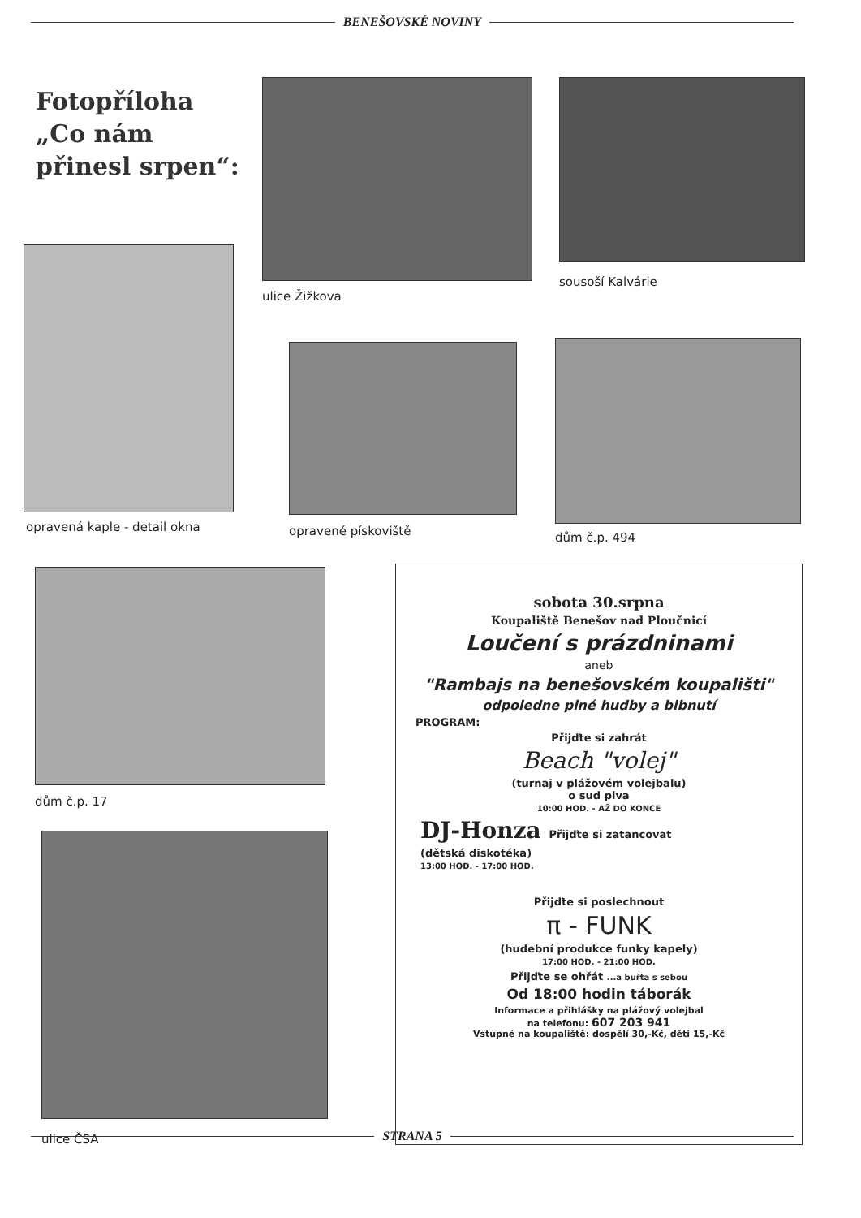BENEŠOVSKÉ NOVINY
Fotopříloha
„Co nám
přinesl srpen“:
ulice Žižkova
sousoší Kalvárie
opravená kaple - detail okna opravené pískoviště dům č.p. 494
dům č.p. 17
ulice ČSA
sobota 30.srpna
Koupaliště Benešov nad Ploučnicí
Loučení s prázdninami
aneb
"Rambajs na benešovském koupališti"
odpoledne plné hudby a blbnutí
PROGRAM:
Přijďte si zahrát
Beach "volej"
(turnaj v plážovém volejbalu)
o sud piva
10:00 HOD. - AŽ DO KONCE
DJ-Honza Přijďte si zatancovat
(dětská diskotéka)
13:00 HOD. - 17:00 HOD.
Přijďte si poslechnout
π - FUNK
(hudební produkce funky kapely)
17:00 HOD. - 21:00 HOD.
Přijďte se ohřát ...a buřta s sebou
Od 18:00 hodin táborák
Informace a přihlášky na plážový volejbal
na telefonu: 607 203 941
Vstupné na koupaliště: dospělí 30,-Kč, děti 15,-Kč
STRANA 5